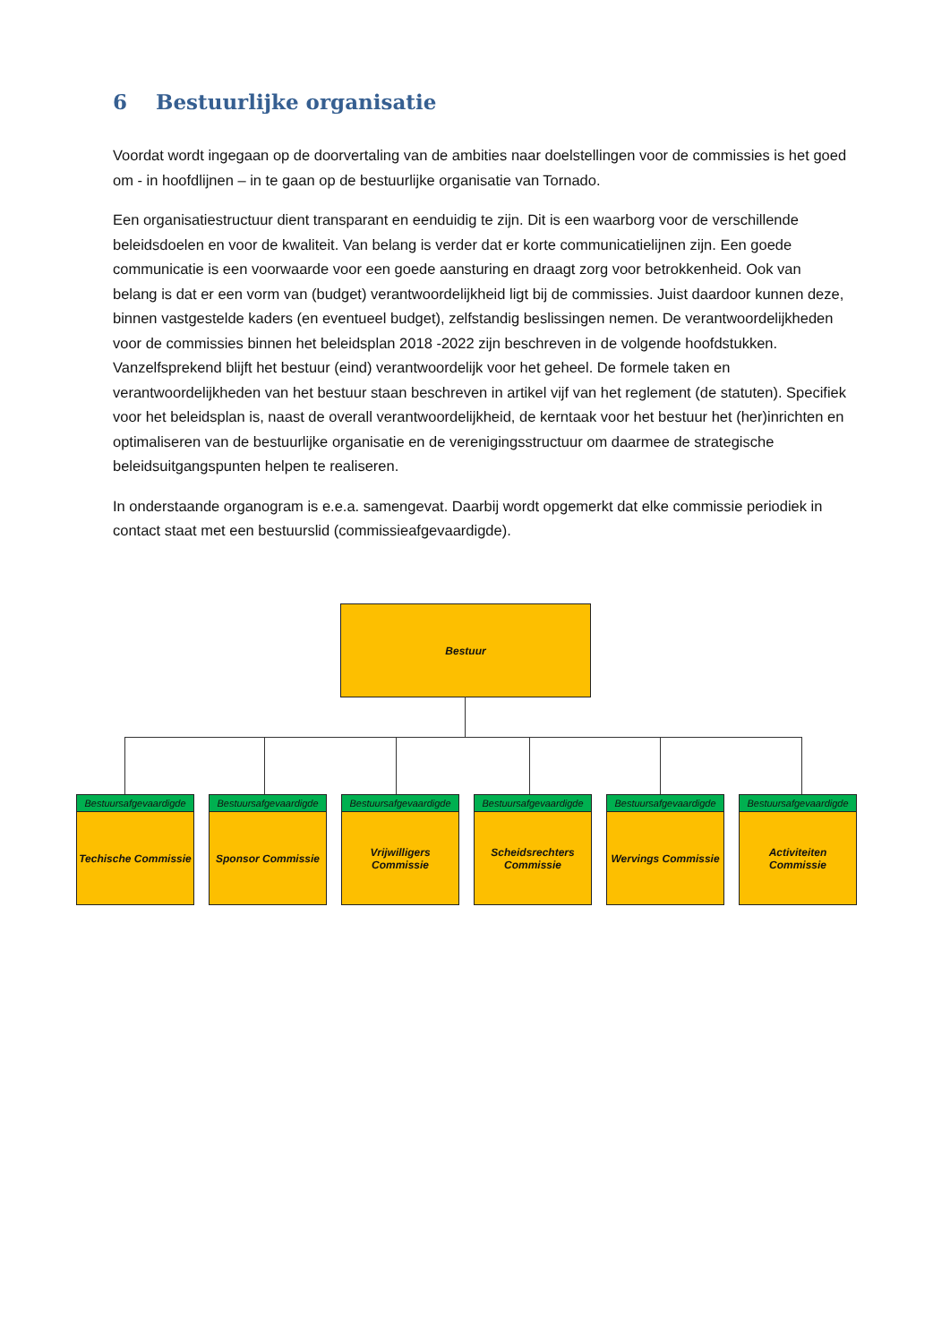6 Bestuurlijke organisatie
Voordat wordt ingegaan op de doorvertaling van de ambities naar doelstellingen voor de commissies is het goed om - in hoofdlijnen – in te gaan op de bestuurlijke organisatie van Tornado.
Een organisatiestructuur dient transparant en eenduidig te zijn. Dit is een waarborg voor de verschillende beleidsdoelen en voor de kwaliteit. Van belang is verder dat er korte communicatielijnen zijn. Een goede communicatie is een voorwaarde voor een goede aansturing en draagt zorg voor betrokkenheid. Ook van belang is dat er een vorm van (budget) verantwoordelijkheid ligt bij de commissies. Juist daardoor kunnen deze, binnen vastgestelde kaders (en eventueel budget), zelfstandig beslissingen nemen. De verantwoordelijkheden voor de commissies binnen het beleidsplan 2018 -2022 zijn beschreven in de volgende hoofdstukken. Vanzelfsprekend blijft het bestuur (eind) verantwoordelijk voor het geheel. De formele taken en verantwoordelijkheden van het bestuur staan beschreven in artikel vijf van het reglement (de statuten). Specifiek voor het beleidsplan is, naast de overall verantwoordelijkheid, de kerntaak voor het bestuur het (her)inrichten en optimaliseren van de bestuurlijke organisatie en de verenigingsstructuur om daarmee de strategische beleidsuitgangspunten helpen te realiseren.
In onderstaande organogram is e.e.a. samengevat. Daarbij wordt opgemerkt dat elke commissie periodiek in contact staat met een bestuurslid (commissieafgevaardigde).
Bestuur
Bestuursafgevaardigde
Techische Commissie
Bestuursafgevaardigde
Sponsor Commissie
Bestuursafgevaardigde
Vrijwilligers Commissie
Bestuursafgevaardigde
Scheidsrechters
Commissie
Bestuursafgevaardigde
Wervings Commissie
Bestuursafgevaardigde
Activiteiten Commissie